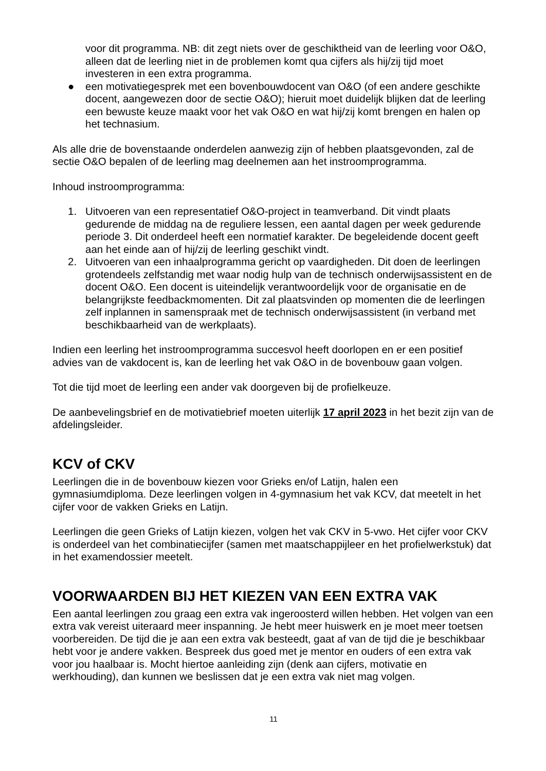voor dit programma. NB: dit zegt niets over de geschiktheid van de leerling voor O&O, alleen dat de leerling niet in de problemen komt qua cijfers als hij/zij tijd moet investeren in een extra programma.
● een motivatiegesprek met een bovenbouwdocent van O&O (of een andere geschikte docent, aangewezen door de sectie O&O); hieruit moet duidelijk blijken dat de leerling een bewuste keuze maakt voor het vak O&O en wat hij/zij komt brengen en halen op het technasium.
Als alle drie de bovenstaande onderdelen aanwezig zijn of hebben plaatsgevonden, zal de sectie O&O bepalen of de leerling mag deelnemen aan het instroomprogramma.
Inhoud instroomprogramma:
1. Uitvoeren van een representatief O&O-project in teamverband. Dit vindt plaats gedurende de middag na de reguliere lessen, een aantal dagen per week gedurende periode 3. Dit onderdeel heeft een normatief karakter. De begeleidende docent geeft aan het einde aan of hij/zij de leerling geschikt vindt.
2. Uitvoeren van een inhaalprogramma gericht op vaardigheden. Dit doen de leerlingen grotendeels zelfstandig met waar nodig hulp van de technisch onderwijsassistent en de docent O&O. Een docent is uiteindelijk verantwoordelijk voor de organisatie en de belangrijkste feedbackmomenten. Dit zal plaatsvinden op momenten die de leerlingen zelf inplannen in samenspraak met de technisch onderwijsassistent (in verband met beschikbaarheid van de werkplaats).
Indien een leerling het instroomprogramma succesvol heeft doorlopen en er een positief advies van de vakdocent is, kan de leerling het vak O&O in de bovenbouw gaan volgen.
Tot die tijd moet de leerling een ander vak doorgeven bij de profielkeuze.
De aanbevelingsbrief en de motivatiebrief moeten uiterlijk 17 april 2023 in het bezit zijn van de afdelingsleider.
KCV of CKV
Leerlingen die in de bovenbouw kiezen voor Grieks en/of Latijn, halen een gymnasiumdiploma. Deze leerlingen volgen in 4-gymnasium het vak KCV, dat meetelt in het cijfer voor de vakken Grieks en Latijn.
Leerlingen die geen Grieks of Latijn kiezen, volgen het vak CKV in 5-vwo. Het cijfer voor CKV is onderdeel van het combinatiecijfer (samen met maatschappijleer en het profielwerkstuk) dat in het examendossier meetelt.
VOORWAARDEN BIJ HET KIEZEN VAN EEN EXTRA VAK
Een aantal leerlingen zou graag een extra vak ingeroosterd willen hebben. Het volgen van een extra vak vereist uiteraard meer inspanning. Je hebt meer huiswerk en je moet meer toetsen voorbereiden. De tijd die je aan een extra vak besteedt, gaat af van de tijd die je beschikbaar hebt voor je andere vakken. Bespreek dus goed met je mentor en ouders of een extra vak voor jou haalbaar is. Mocht hiertoe aanleiding zijn (denk aan cijfers, motivatie en werkhouding), dan kunnen we beslissen dat je een extra vak niet mag volgen.
11